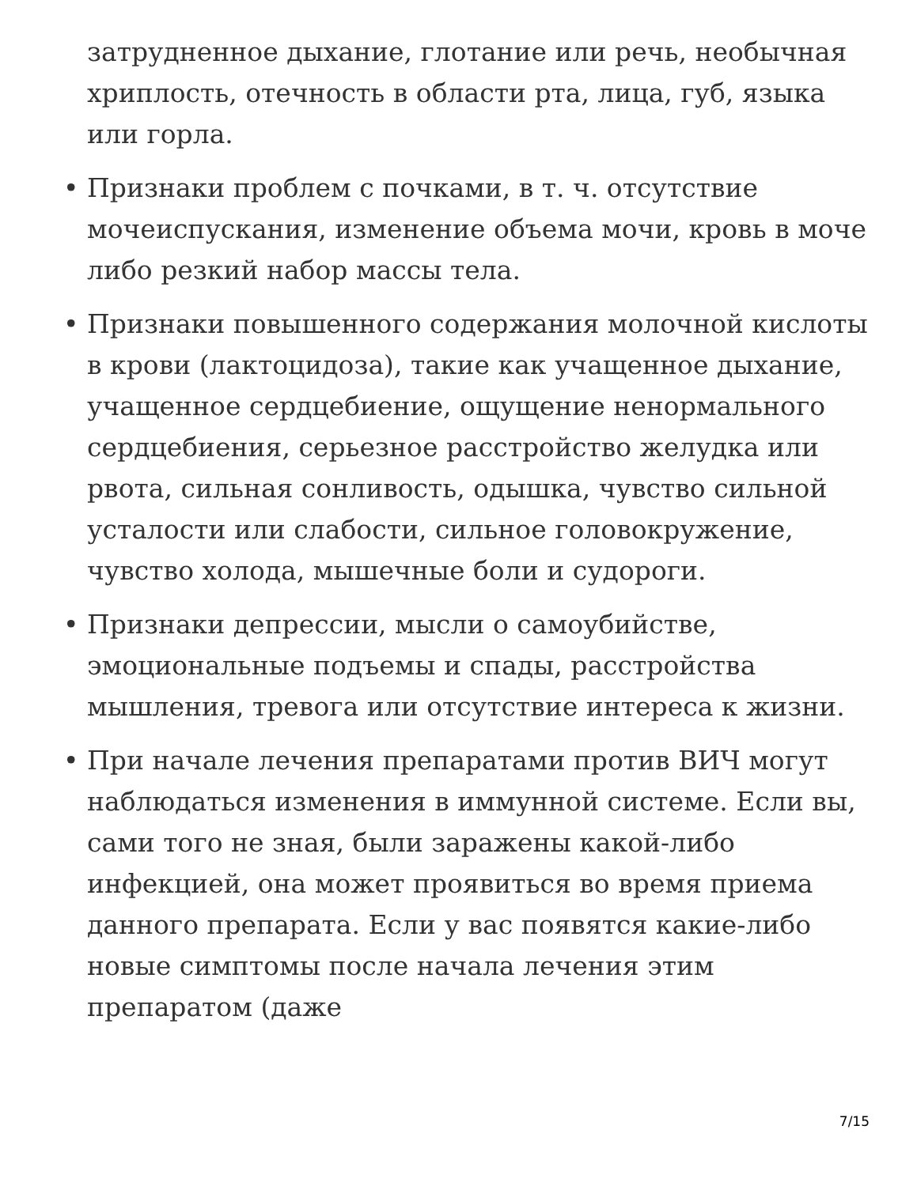затрудненное дыхание, глотание или речь, необычная хриплость, отечность в области рта, лица, губ, языка или горла.
• Признаки проблем с почками, в т. ч. отсутствие мочеиспускания, изменение объема мочи, кровь в моче либо резкий набор массы тела.
• Признаки повышенного содержания молочной кислоты в крови (лактоцидоза), такие как учащенное дыхание, учащенное сердцебиение, ощущение ненормального сердцебиения, серьезное расстройство желудка или рвота, сильная сонливость, одышка, чувство сильной усталости или слабости, сильное головокружение, чувство холода, мышечные боли и судороги.
• Признаки депрессии, мысли о самоубийстве, эмоциональные подъемы и спады, расстройства мышления, тревога или отсутствие интереса к жизни.
• При начале лечения препаратами против ВИЧ могут наблюдаться изменения в иммунной системе. Если вы, сами того не зная, были заражены какой-либо инфекцией, она может проявиться во время приема данного препарата. Если у вас появятся какие-либо новые симптомы после начала лечения этим препаратом (даже
7/15